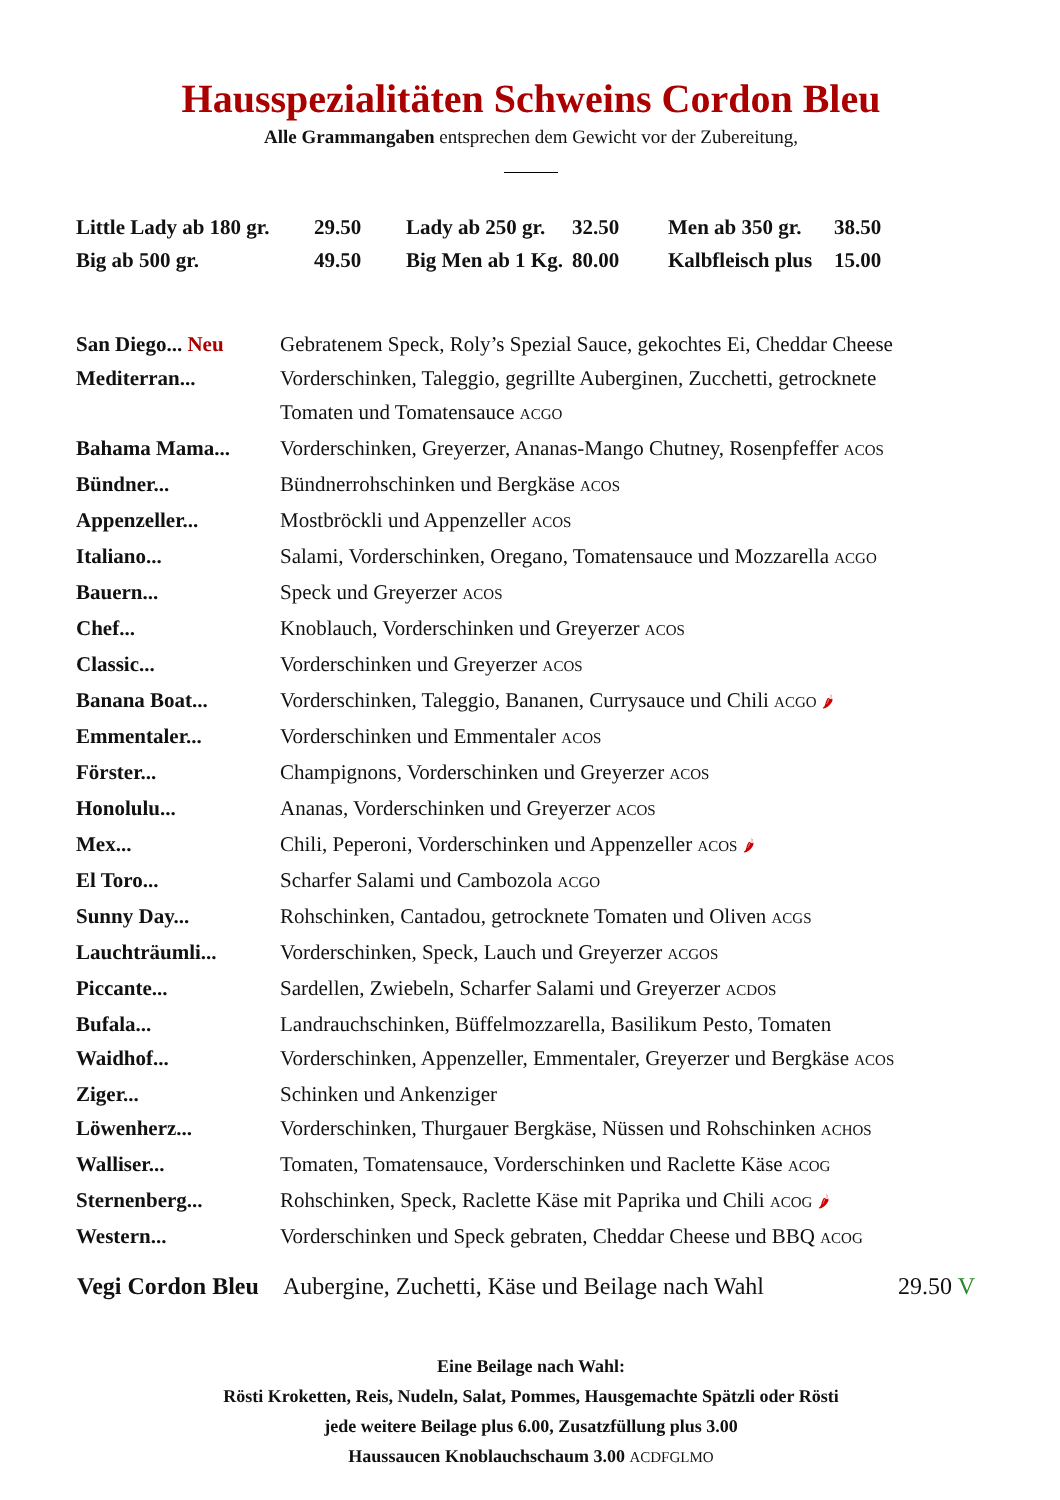Hausspezialitäten Schweins Cordon Bleu
Alle Grammangaben entsprechen dem Gewicht vor der Zubereitung,
| Little Lady ab 180 gr. | 29.50 | Lady ab 250 gr. | 32.50 | Men ab 350 gr. | 38.50 |
| Big ab 500 gr. | 49.50 | Big Men ab 1 Kg. | 80.00 | Kalbfleisch plus | 15.00 |
| San Diego... Neu | Gebratenem Speck, Roly’s Spezial Sauce, gekochtes Ei, Cheddar Cheese |
| Mediterran... | Vorderschinken, Taleggio, gegrillte Auberginen, Zucchetti, getrocknete Tomaten und Tomatensauce ACGO |
| Bahama Mama... | Vorderschinken, Greyerzer, Ananas-Mango Chutney, Rosenpfeffer ACOS |
| Bündner... | Bündnerrohschinken und Bergkäse ACOS |
| Appenzeller... | Mostbröckli und Appenzeller ACOS |
| Italiano... | Salami, Vorderschinken, Oregano, Tomatensauce und Mozzarella ACGO |
| Bauern... | Speck und Greyerzer ACOS |
| Chef... | Knoblauch, Vorderschinken und Greyerzer ACOS |
| Classic... | Vorderschinken und Greyerzer ACOS |
| Banana Boat... | Vorderschinken, Taleggio, Bananen, Currysauce und Chili ACGO 🌶 |
| Emmentaler... | Vorderschinken und Emmentaler ACOS |
| Förster... | Champignons, Vorderschinken und Greyerzer ACOS |
| Honolulu... | Ananas, Vorderschinken und Greyerzer ACOS |
| Mex... | Chili, Peperoni, Vorderschinken und Appenzeller ACOS 🌶 |
| El Toro... | Scharfer Salami und Cambozola ACGO |
| Sunny Day... | Rohschinken, Cantadou, getrocknete Tomaten und Oliven ACGS |
| Lauchträumli... | Vorderschinken, Speck, Lauch und Greyerzer ACGOS |
| Piccante... | Sardellen, Zwiebeln, Scharfer Salami und Greyerzer ACDOS |
| Bufala... | Landrauchschinken, Büffelmozzarella, Basilikum Pesto, Tomaten |
| Waidhof... | Vorderschinken, Appenzeller, Emmentaler, Greyerzer und Bergkäse ACOS |
| Ziger... | Schinken und Ankenziger |
| Löwenherz... | Vorderschinken, Thurgauer Bergkäse, Nüssen und Rohschinken ACHOS |
| Walliser... | Tomaten, Tomatensauce, Vorderschinken und Raclette Käse ACOG |
| Sternenberg... | Rohschinken, Speck, Raclette Käse mit Paprika und Chili ACOG 🌶 |
| Western... | Vorderschinken und Speck gebraten, Cheddar Cheese und BBQ ACOG |
| Vegi Cordon Bleu | Aubergine, Zuchetti, Käse und Beilage nach Wahl | 29.50 V |
Eine Beilage nach Wahl:
Rösti Kroketten, Reis, Nudeln, Salat, Pommes, Hausgemachte Spätzli oder Rösti
jede weitere Beilage plus 6.00, Zusatzfüllung plus 3.00
Haussaucen Knoblauchschaum 3.00 ACDFGLMO